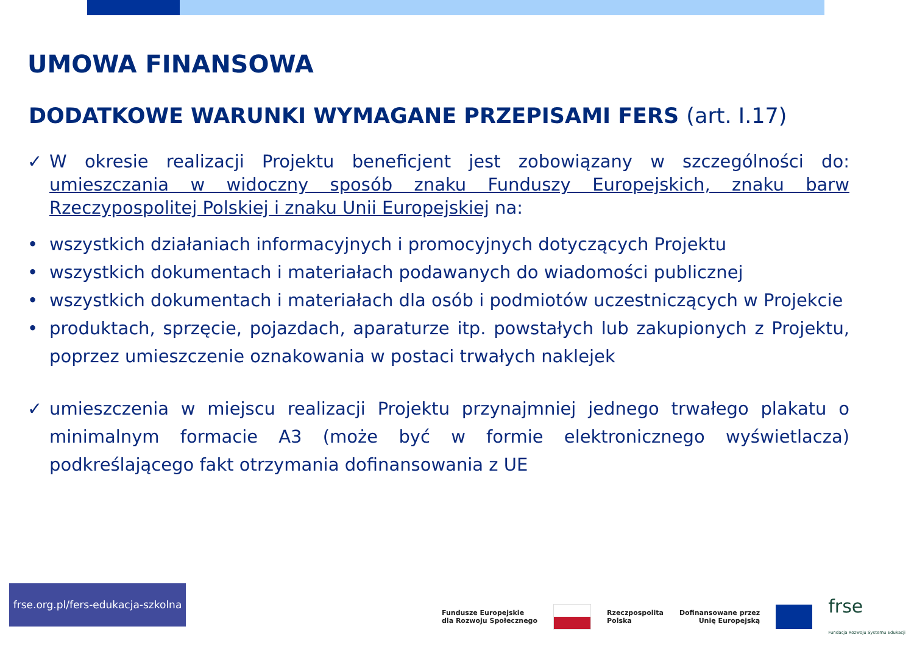UMOWA FINANSOWA
DODATKOWE WARUNKI WYMAGANE PRZEPISAMI FERS (art. I.17)
✓ W okresie realizacji Projektu beneficjent jest zobowiązany w szczególności do: umieszczania w widoczny sposób znaku Funduszy Europejskich, znaku barw Rzeczypospolitej Polskiej i znaku Unii Europejskiej na:
• wszystkich działaniach informacyjnych i promocyjnych dotyczących Projektu
• wszystkich dokumentach i materiałach podawanych do wiadomości publicznej
• wszystkich dokumentach i materiałach dla osób i podmiotów uczestniczących w Projekcie
• produktach, sprzęcie, pojazdach, aparaturze itp. powstałych lub zakupionych z Projektu, poprzez umieszczenie oznakowania w postaci trwałych naklejek
✓ umieszczenia w miejscu realizacji Projektu przynajmniej jednego trwałego plakatu o minimalnym formacie A3 (może być w formie elektronicznego wyświetlacza) podkreślającego fakt otrzymania dofinansowania z UE
frse.org.pl/fers-edukacja-szkolna
Fundusze Europejskie
dla Rozwoju Społecznego
Rzeczpospolita
Polska
Dofinansowane przez
Unię Europejską
frse
Fundacja Rozwoju Systemu Edukacji